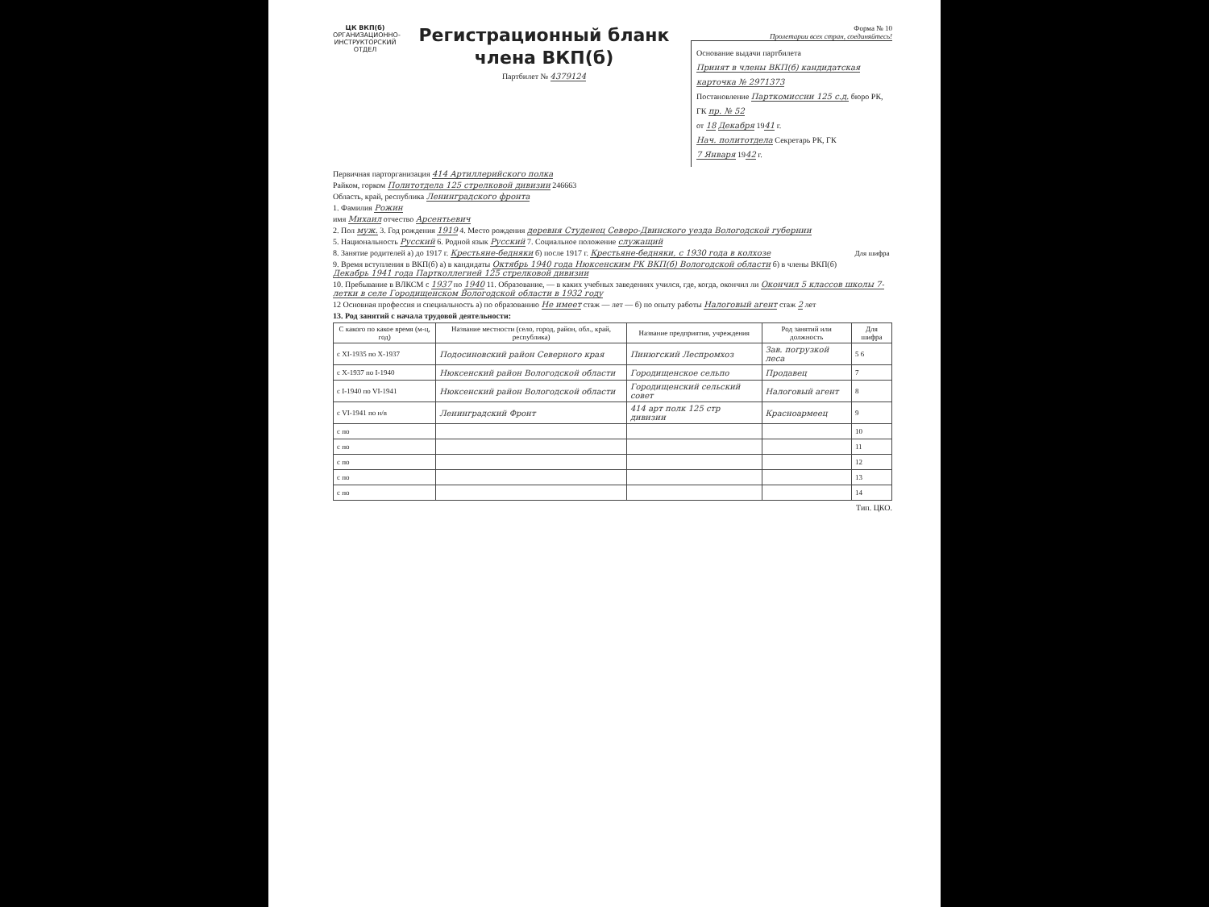ЦК ВКП(б)
ОРГАНИЗАЦИОННО-ИНСТРУКТОРСКИЙ ОТДЕЛ
Регистрационный бланк
члена ВКП(б)
Партбилет № 4379124
Форма № 10
Пролетарии всех стран, соединяйтесь!
Основание выдачи партбилета
Принят в члены ВКП(б) кандидатская карточка № 2971373
Постановление Парткомиссии 125 с.д. бюро РК, ГК пр. № 52
от 18 Декабря 1941 г.
Нач. политотдела Секретарь РК, ГК
7 Января 1942 г.
Первичная парторганизация 414 Артиллерийского полка
Райком, горком Политотдела 125 стрелковой дивизии 246663
Область, край, республика Ленинградского фронта
1. Фамилия Рожин
имя Михаил отчество Арсентьевич
2. Пол муж. 3. Год рождения 1919 4. Место рождения деревня Студенец Северо-Двинского уезда Вологодской губернии
Для шифра
5. Национальность Русский 6. Родной язык Русский 7. Социальное положение служащий
8. Занятие родителей а) до 1917 г. Крестьяне-бедняки б) после 1917 г. Крестьяне-бедняки, с 1930 года в колхозе
9. Время вступления в ВКП(б) а) в кандидаты Октябрь 1940 года Нюксенским РК ВКП(б) Вологодской области б) в члены ВКП(б) Декабрь 1941 года Партколлегией 125 стрелковой дивизии
10. Пребывание в ВЛКСМ с 1937 по 1940 11. Образование, — в каких учебных заведениях учился, где, когда, окончил ли Окончил 5 классов школы 7-летки в селе Городищенском Вологодской области в 1932 году
12 Основная профессия и специальность а) по образованию Не имеет стаж — лет — б) по опыту работы Налоговый агент стаж 2 лет
13. Род занятий с начала трудовой деятельности:
| С какого по какое время (м-ц, год) | Название местности (село, город, район, обл., край, республика) | Название предприятия, учреждения | Род занятий или должность | Для шифра |
| --- | --- | --- | --- | --- |
| с XI-1935 по X-1937 | Подосиновский район Северного края | Пинюгский Леспромхоз | Зав. погрузкой леса | 5 6 |
| с X-1937 по I-1940 | Нюксенский район Вологодской области | Городищенское сельпо | Продавец | 7 |
| с I-1940 по VI-1941 | Нюксенский район Вологодской области | Городищенский сельский совет | Налоговый агент | 8 |
| с VI-1941 по н/в | Ленинградский Фронт | 414 арт полк 125 стр дивизии | Красноармеец | 9 |
| с по | | | | 10 |
| с по | | | | 11 |
| с по | | | | 12 |
| с по | | | | 13 |
| с по | | | | 14 |
Тип. ЦКО.